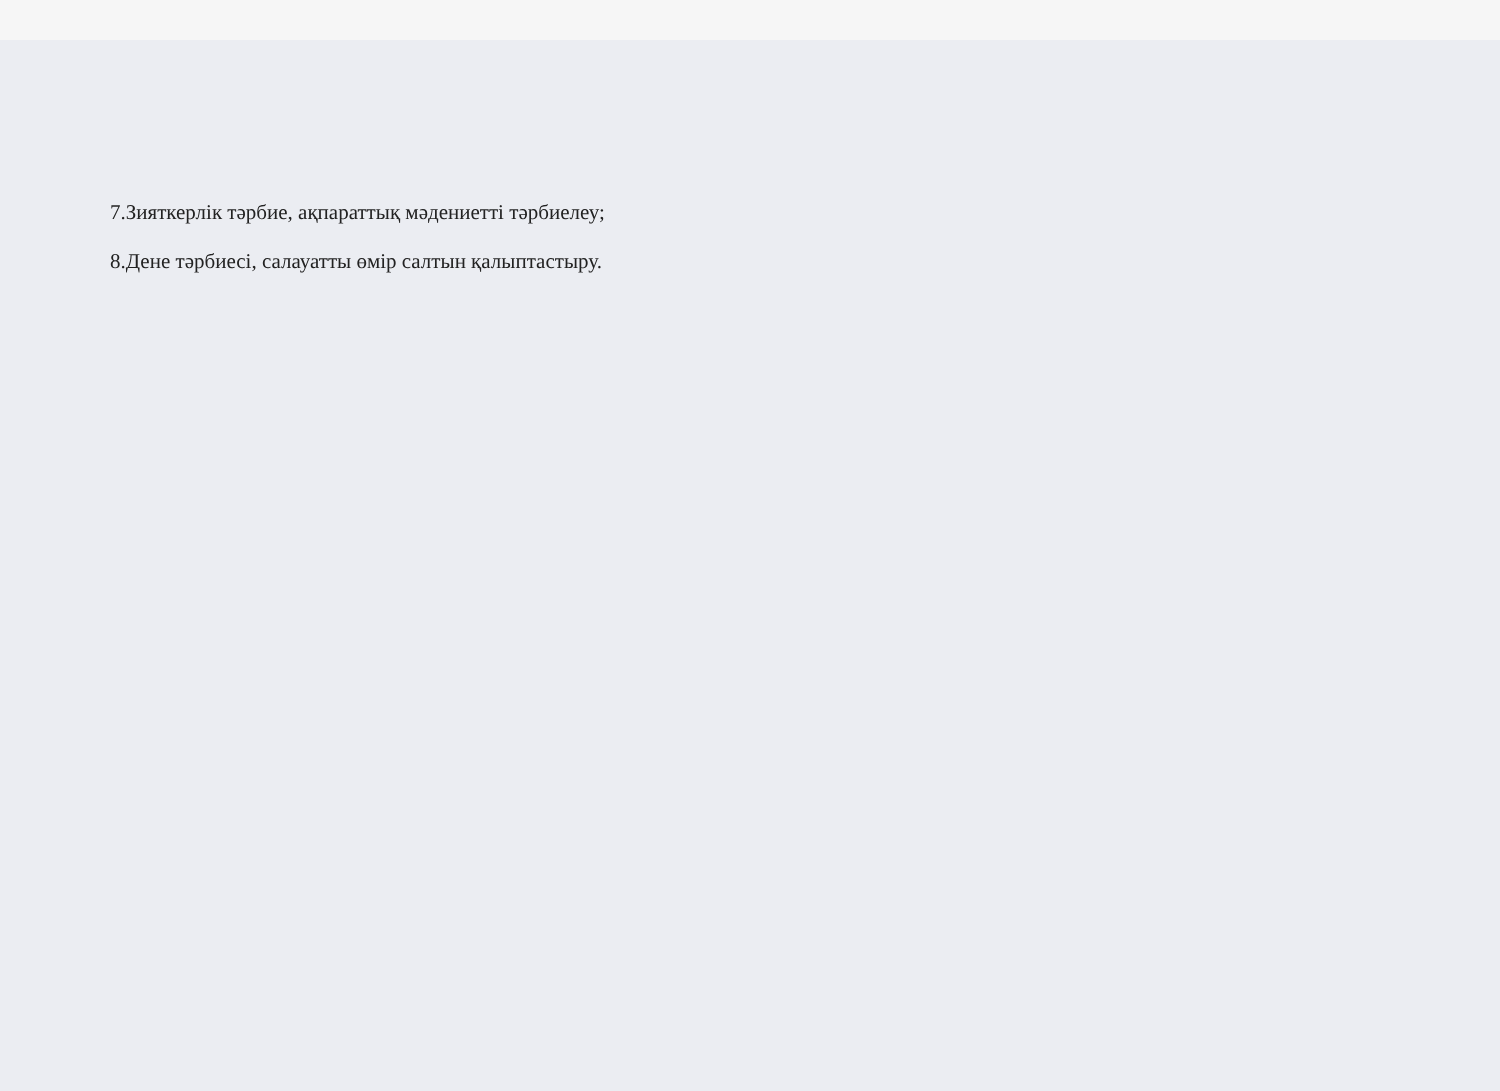7.Зияткерлік тәрбие, ақпараттық мәдениетті тәрбиелеу;
8.Дене тәрбиесі, салауатты өмір салтын қалыптастыру.